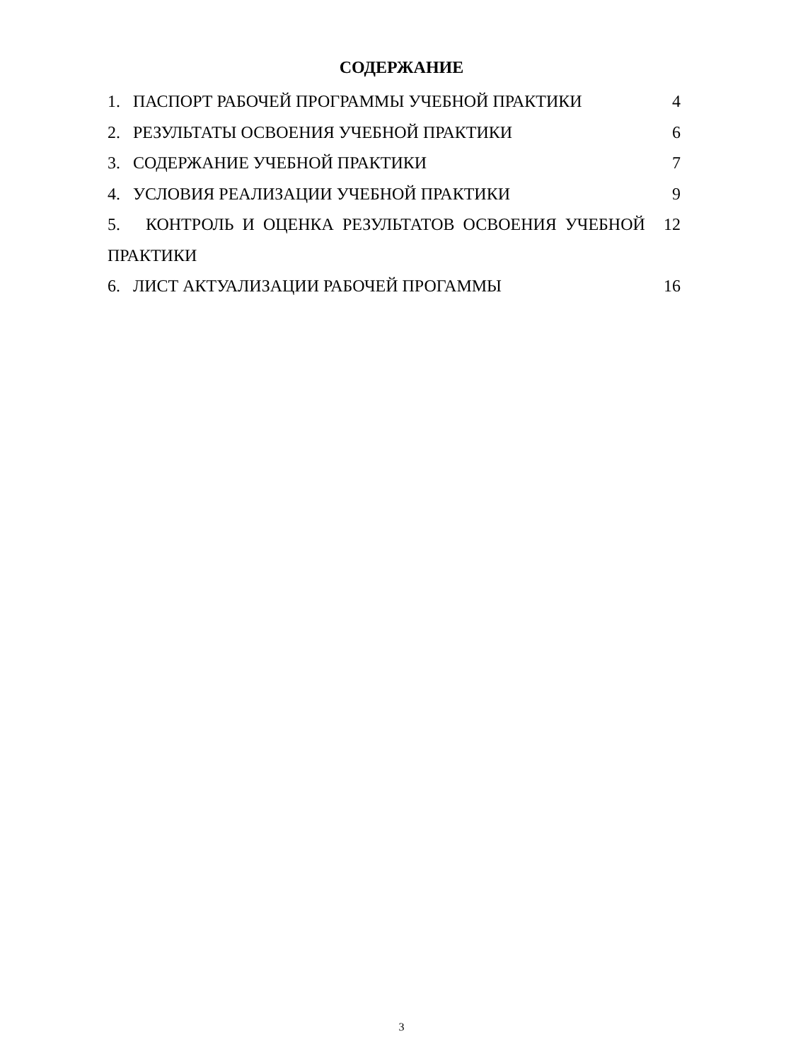СОДЕРЖАНИЕ
1. ПАСПОРТ РАБОЧЕЙ ПРОГРАММЫ УЧЕБНОЙ ПРАКТИКИ
4
2. РЕЗУЛЬТАТЫ ОСВОЕНИЯ УЧЕБНОЙ ПРАКТИКИ
6
3. СОДЕРЖАНИЕ УЧЕБНОЙ ПРАКТИКИ
7
4. УСЛОВИЯ РЕАЛИЗАЦИИ УЧЕБНОЙ ПРАКТИКИ
9
5. КОНТРОЛЬ И ОЦЕНКА РЕЗУЛЬТАТОВ ОСВОЕНИЯ УЧЕБНОЙ
ПРАКТИКИ
12
6. ЛИСТ АКТУАЛИЗАЦИИ РАБОЧЕЙ ПРОГАММЫ
16
3